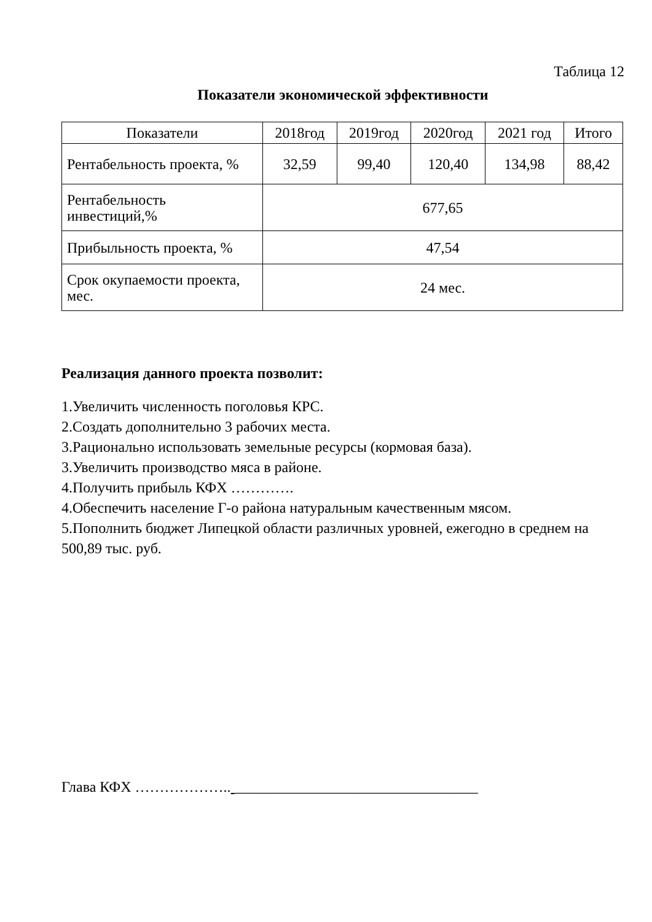Таблица 12
Показатели экономической эффективности
| Показатели | 2018год | 2019год | 2020год | 2021 год | Итого |
| --- | --- | --- | --- | --- | --- |
| Рентабельность проекта, % | 32,59 | 99,40 | 120,40 | 134,98 | 88,42 |
| Рентабельность инвестиций,% | 677,65 | | | | |
| Прибыльность проекта, % | 47,54 | | | | |
| Срок окупаемости проекта, мес. | 24 мес. | | | | |
Реализация данного проекта позволит:
1.Увеличить численность поголовья КРС.
2.Создать дополнительно 3 рабочих места.
3.Рационально использовать земельные ресурсы (кормовая база).
3.Увеличить производство мяса в районе.
4.Получить прибыль КФХ ………….
4.Обеспечить население Г-о района натуральным качественным мясом.
5.Пополнить бюджет Липецкой области различных уровней, ежегодно в среднем на 500,89 тыс. руб.
Глава КФХ ……………….. _________________________________